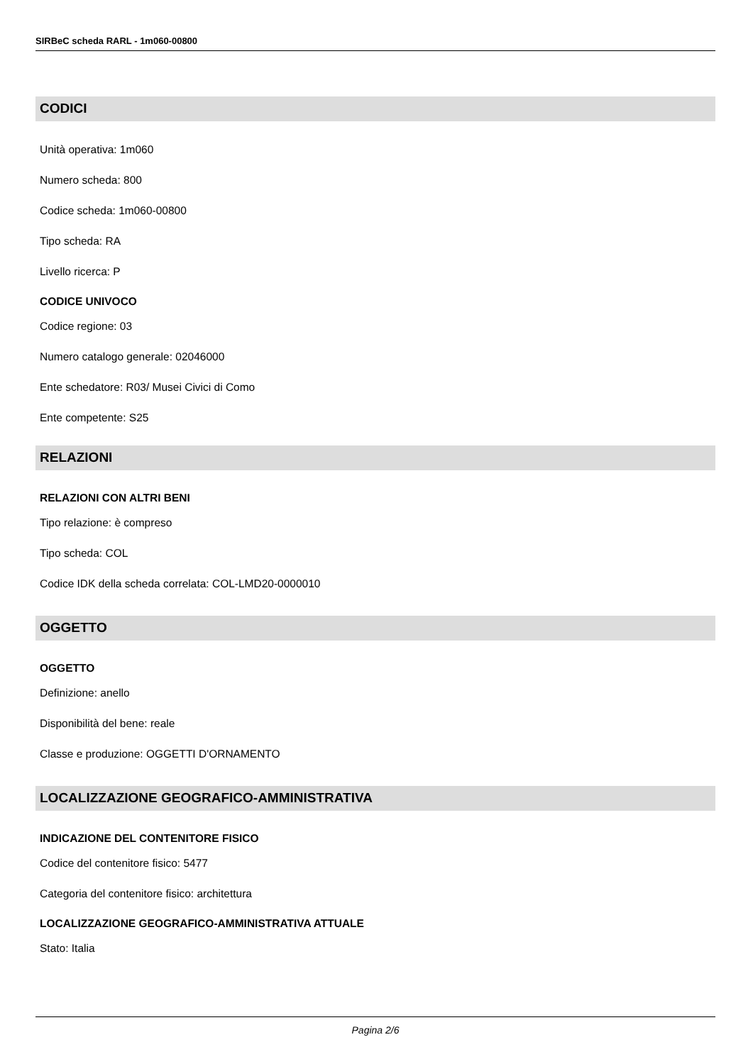SIRBeC scheda RARL - 1m060-00800
CODICI
Unità operativa: 1m060
Numero scheda: 800
Codice scheda: 1m060-00800
Tipo scheda: RA
Livello ricerca: P
CODICE UNIVOCO
Codice regione: 03
Numero catalogo generale: 02046000
Ente schedatore: R03/ Musei Civici di Como
Ente competente: S25
RELAZIONI
RELAZIONI CON ALTRI BENI
Tipo relazione: è compreso
Tipo scheda: COL
Codice IDK della scheda correlata: COL-LMD20-0000010
OGGETTO
OGGETTO
Definizione: anello
Disponibilità del bene: reale
Classe e produzione: OGGETTI D'ORNAMENTO
LOCALIZZAZIONE GEOGRAFICO-AMMINISTRATIVA
INDICAZIONE DEL CONTENITORE FISICO
Codice del contenitore fisico: 5477
Categoria del contenitore fisico: architettura
LOCALIZZAZIONE GEOGRAFICO-AMMINISTRATIVA ATTUALE
Stato: Italia
Pagina 2/6